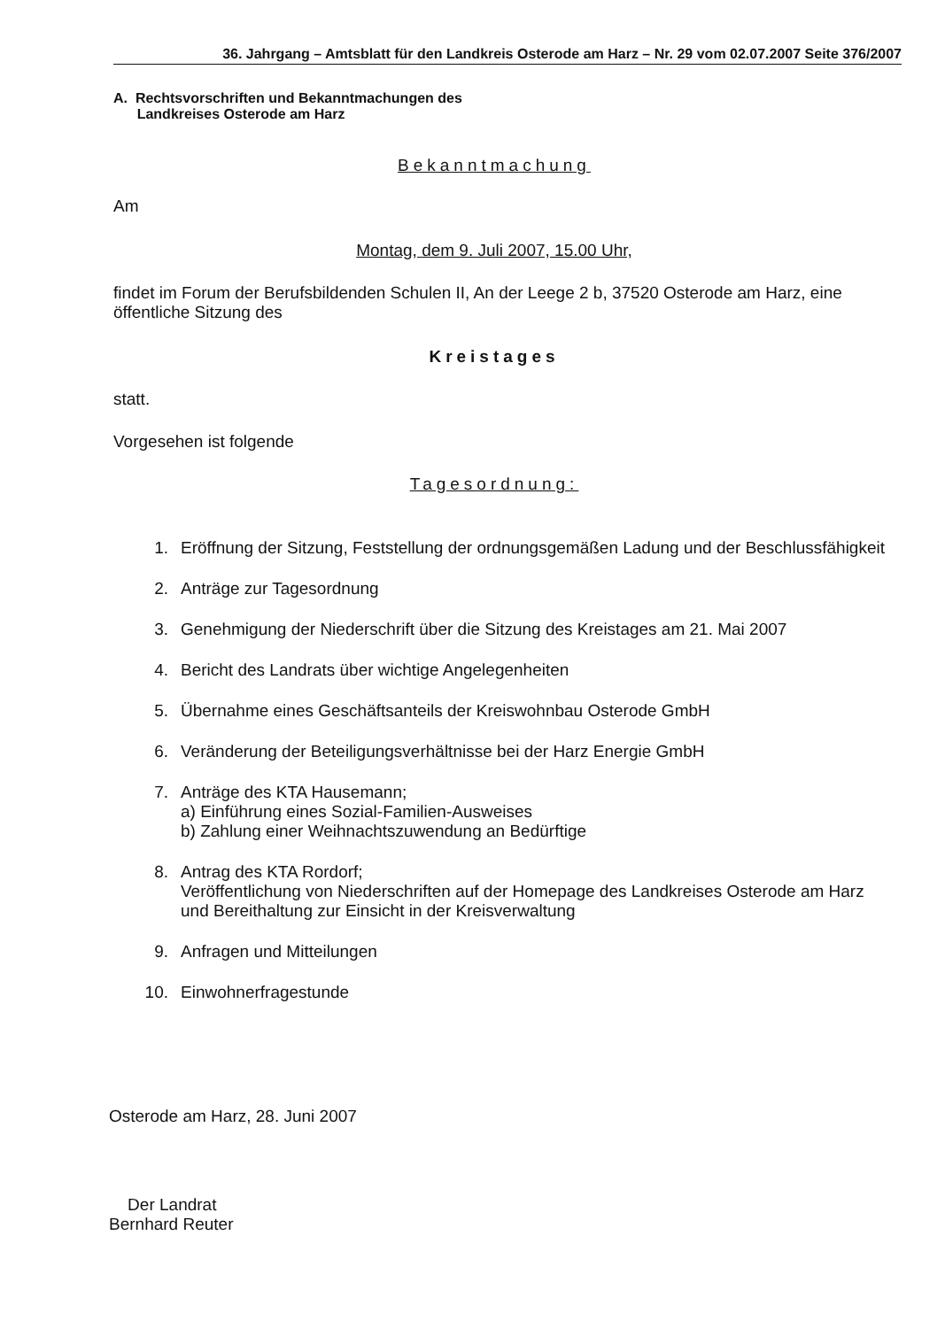36. Jahrgang – Amtsblatt für den Landkreis Osterode am Harz – Nr. 29 vom 02.07.2007 Seite 376/2007
A. Rechtsvorschriften und Bekanntmachungen des
Landkreises Osterode am Harz
Bekanntmachung
Am
Montag, dem 9. Juli 2007, 15.00 Uhr,
findet im Forum der Berufsbildenden Schulen II, An der Leege 2 b, 37520 Osterode am Harz, eine öffentliche Sitzung des
Kreistages
statt.
Vorgesehen ist folgende
Tagesordnung:
1. Eröffnung der Sitzung, Feststellung der ordnungsgemäßen Ladung und der Beschlussfähigkeit
2. Anträge zur Tagesordnung
3. Genehmigung der Niederschrift über die Sitzung des Kreistages am 21. Mai 2007
4. Bericht des Landrats über wichtige Angelegenheiten
5. Übernahme eines Geschäftsanteils der Kreiswohnbau Osterode GmbH
6. Veränderung der Beteiligungsverhältnisse bei der Harz Energie GmbH
7. Anträge des KTA Hausemann;
a) Einführung eines Sozial-Familien-Ausweises
b) Zahlung einer Weihnachtszuwendung an Bedürftige
8. Antrag des KTA Rordorf;
Veröffentlichung von Niederschriften auf der Homepage des Landkreises Osterode am Harz und Bereithaltung zur Einsicht in der Kreisverwaltung
9. Anfragen und Mitteilungen
10. Einwohnerfragestunde
Osterode am Harz, 28. Juni 2007
Der Landrat
Bernhard Reuter